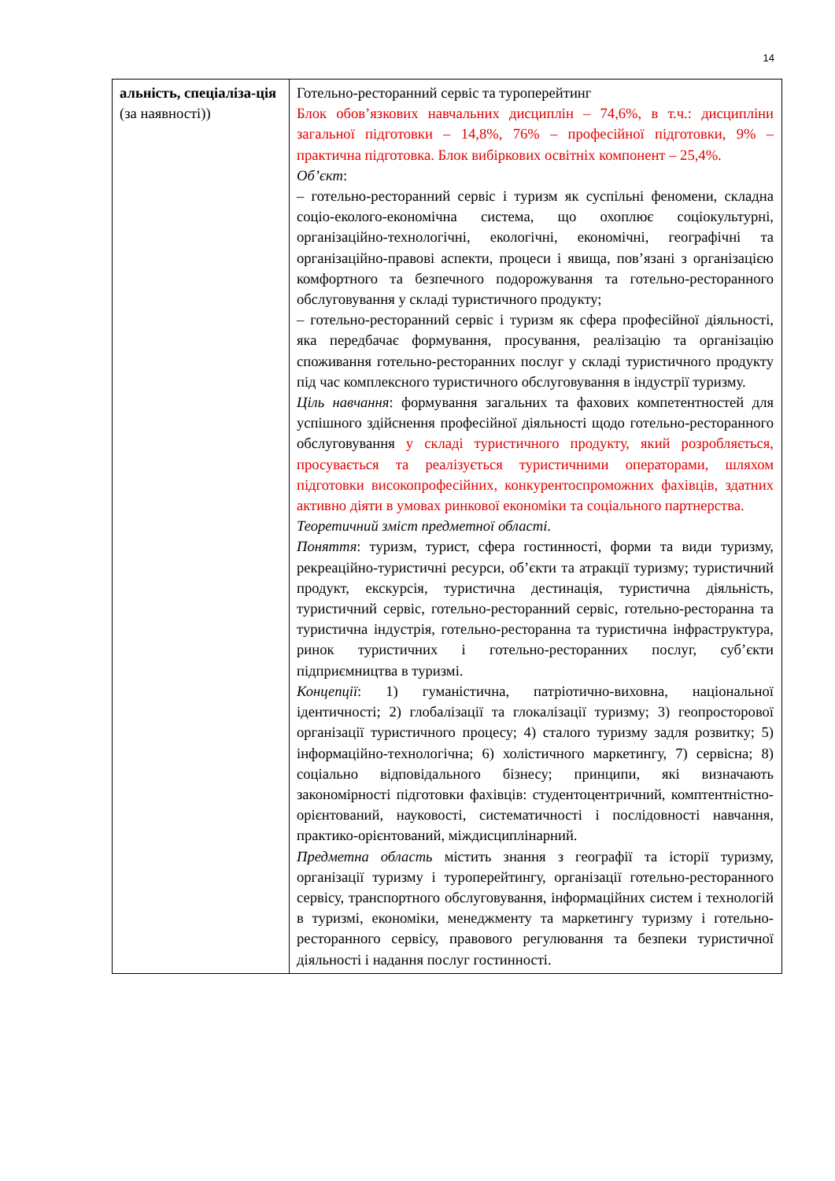14
| альність, спеціаліза-ція (за наявності)) | Готельно-ресторанний сервіс та туроперейтинг Блок обов’язкових навчальних дисциплін – 74,6%, в т.ч.: дисципліни загальної підготовки – 14,8%, 76% – професійної підготовки, 9% – практична підготовка. Блок вибіркових освітніх компонент – 25,4%. Об’єкт : – готельно-ресторанний сервіс і туризм як суспільні феномени, складна соціо-еколого-економічна система, що охоплює соціокультурні, організаційно-технологічні, екологічні, економічні, географічні та організаційно-правові аспекти, процеси і явища, пов’язані з організацією комфортного та безпечного подорожування та готельно-ресторанного обслуговування у складі туристичного продукту; – готельно-ресторанний сервіс і туризм як сфера професійної діяльності, яка передбачає формування, просування, реалізацію та організацію споживання готельно-ресторанних послуг у складі туристичного продукту під час комплексного туристичного обслуговування в індустрії туризму. Ціль навчання : формування загальних та фахових компетентностей для успішного здійснення професійної діяльності щодо готельно-ресторанного обслуговування у складі туристичного продукту, який розробляється, просувається та реалізується туристичними операторами, шляхом підготовки високопрофесійних, конкурентоспроможних фахівців, здатних активно діяти в умовах ринкової економіки та соціального партнерства. Теоретичний зміст предметної області . Поняття : туризм, турист, сфера гостинності, форми та види туризму, рекреаційно-туристичні ресурси, об’єкти та атракції туризму; туристичний продукт, екскурсія, туристична дестинація, туристична діяльність, туристичний сервіс, готельно-ресторанний сервіс, готельно-ресторанна та туристична індустрія, готельно-ресторанна та туристична інфраструктура, ринок туристичних і готельно-ресторанних послуг, суб’єкти підприємництва в туризмі. Концепції : 1) гуманістична, патріотично-виховна, національної ідентичності; 2) глобалізації та глокалізації туризму; 3) геопросторової організації туристичного процесу; 4) сталого туризму задля розвитку; 5) інформаційно-технологічна; 6) холістичного маркетингу, 7) сервісна; 8) соціально відповідального бізнесу; принципи, які визначають закономірності підготовки фахівців: студентоцентричний, комптентністно-орієнтований, науковості, систематичності і послідовності навчання, практико-орієнтований, міждисциплінарний. Предметна область містить знання з географії та історії туризму, організації туризму і туроперейтингу, організації готельно-ресторанного сервісу, транспортного обслуговування, інформаційних систем і технологій в туризмі, економіки, менеджменту та маркетингу туризму і готельно-ресторанного сервісу, правового регулювання та безпеки туристичної діяльності і надання послуг гостинності. |